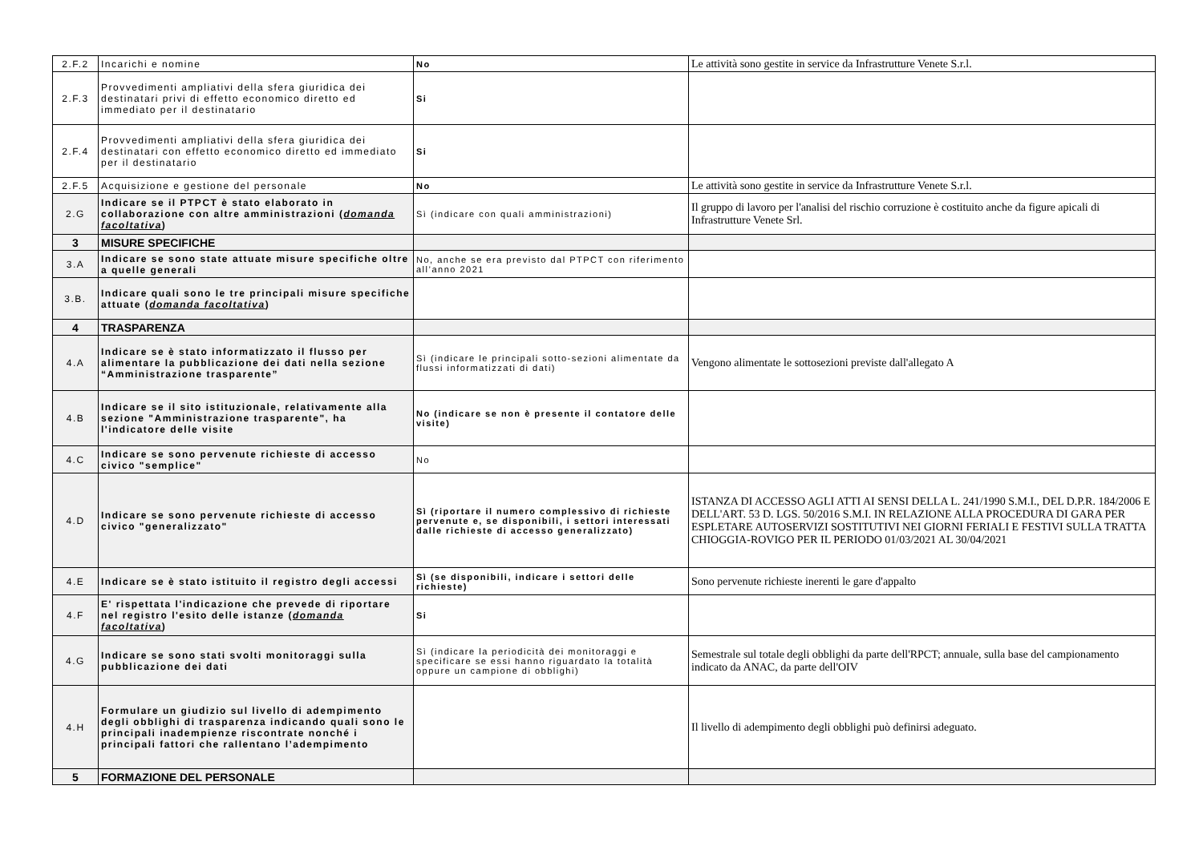| 2.F.2 | Incarichi e nomine | No | Le attività sono gestite in service da Infrastrutture Venete S.r.l. |
| 2.F.3 | Provvedimenti ampliativi della sfera giuridica dei destinatari privi di effetto economico diretto ed immediato per il destinatario | Si | |
| 2.F.4 | Provvedimenti ampliativi della sfera giuridica dei destinatari con effetto economico diretto ed immediato per il destinatario | Si | |
| 2.F.5 | Acquisizione e gestione del personale | No | Le attività sono gestite in service da Infrastrutture Venete S.r.l. |
| 2.G | Indicare se il PTPCT è stato elaborato in collaborazione con altre amministrazioni ( domanda facoltativa ) | Sì (indicare con quali amministrazioni) | Il gruppo di lavoro per l'analisi del rischio corruzione è costituito anche da figure apicali di Infrastrutture Venete Srl. |
| 3 | MISURE SPECIFICHE | | |
| 3.A | Indicare se sono state attuate misure specifiche oltre a quelle generali | No, anche se era previsto dal PTPCT con riferimento all’anno 2021 | |
| 3.B. | Indicare quali sono le tre principali misure specifiche attuate ( domanda facoltativa ) | | |
| 4 | TRASPARENZA | | |
| 4.A | Indicare se è stato informatizzato il flusso per alimentare la pubblicazione dei dati nella sezione “Amministrazione trasparente” | Sì (indicare le principali sotto-sezioni alimentate da flussi informatizzati di dati) | Vengono alimentate le sottosezioni previste dall'allegato A |
| 4.B | Indicare se il sito istituzionale, relativamente alla sezione "Amministrazione trasparente", ha l'indicatore delle visite | No (indicare se non è presente il contatore delle visite) | |
| 4.C | Indicare se sono pervenute richieste di accesso civico "semplice" | No | |
| 4.D | Indicare se sono pervenute richieste di accesso civico "generalizzato" | Sì (riportare il numero complessivo di richieste pervenute e, se disponibili, i settori interessati dalle richieste di accesso generalizzato) | ISTANZA DI ACCESSO AGLI ATTI AI SENSI DELLA L. 241/1990 S.M.I., DEL D.P.R. 184/2006 E DELL'ART. 53 D. LGS. 50/2016 S.M.I. IN RELAZIONE ALLA PROCEDURA DI GARA PER ESPLETARE AUTOSERVIZI SOSTITUTIVI NEI GIORNI FERIALI E FESTIVI SULLA TRATTA CHIOGGIA-ROVIGO PER IL PERIODO 01/03/2021 AL 30/04/2021 |
| 4.E | Indicare se è stato istituito il registro degli accessi | Sì (se disponibili, indicare i settori delle richieste) | Sono pervenute richieste inerenti le gare d'appalto |
| 4.F | E' rispettata l'indicazione che prevede di riportare nel registro l'esito delle istanze ( domanda facoltativa ) | Si | |
| 4.G | Indicare se sono stati svolti monitoraggi sulla pubblicazione dei dati | Sì (indicare la periodicità dei monitoraggi e specificare se essi hanno riguardato la totalità oppure un campione di obblighi) | Semestrale sul totale degli obblighi da parte dell'RPCT; annuale, sulla base del campionamento indicato da ANAC, da parte dell'OIV |
| 4.H | Formulare un giudizio sul livello di adempimento degli obblighi di trasparenza indicando quali sono le principali inadempienze riscontrate nonché i principali fattori che rallentano l’adempimento | | Il livello di adempimento degli obblighi può definirsi adeguato. |
| 5 | FORMAZIONE DEL PERSONALE | | |